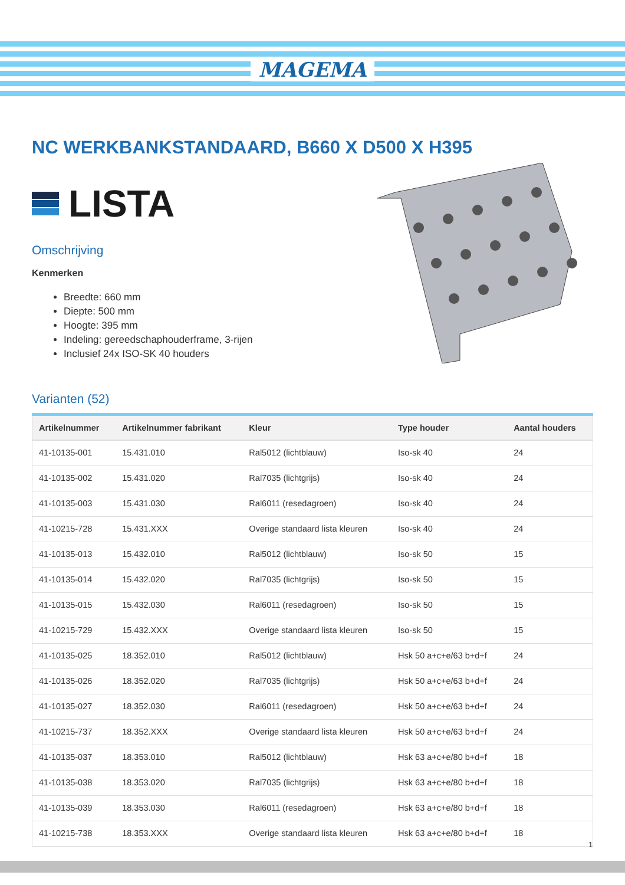MAGEMA
NC WERKBANKSTANDAARD, B660 X D500 X H395
LISTA
Omschrijving
Kenmerken
Breedte: 660 mm
Diepte: 500 mm
Hoogte: 395 mm
Indeling: gereedschaphouderframe, 3-rijen
Inclusief 24x ISO-SK 40 houders
Varianten (52)
| Artikelnummer | Artikelnummer fabrikant | Kleur | Type houder | Aantal houders |
| --- | --- | --- | --- | --- |
| 41-10135-001 | 15.431.010 | Ral5012 (lichtblauw) | Iso-sk 40 | 24 |
| 41-10135-002 | 15.431.020 | Ral7035 (lichtgrijs) | Iso-sk 40 | 24 |
| 41-10135-003 | 15.431.030 | Ral6011 (resedagroen) | Iso-sk 40 | 24 |
| 41-10215-728 | 15.431.XXX | Overige standaard lista kleuren | Iso-sk 40 | 24 |
| 41-10135-013 | 15.432.010 | Ral5012 (lichtblauw) | Iso-sk 50 | 15 |
| 41-10135-014 | 15.432.020 | Ral7035 (lichtgrijs) | Iso-sk 50 | 15 |
| 41-10135-015 | 15.432.030 | Ral6011 (resedagroen) | Iso-sk 50 | 15 |
| 41-10215-729 | 15.432.XXX | Overige standaard lista kleuren | Iso-sk 50 | 15 |
| 41-10135-025 | 18.352.010 | Ral5012 (lichtblauw) | Hsk 50 a+c+e/63 b+d+f | 24 |
| 41-10135-026 | 18.352.020 | Ral7035 (lichtgrijs) | Hsk 50 a+c+e/63 b+d+f | 24 |
| 41-10135-027 | 18.352.030 | Ral6011 (resedagroen) | Hsk 50 a+c+e/63 b+d+f | 24 |
| 41-10215-737 | 18.352.XXX | Overige standaard lista kleuren | Hsk 50 a+c+e/63 b+d+f | 24 |
| 41-10135-037 | 18.353.010 | Ral5012 (lichtblauw) | Hsk 63 a+c+e/80 b+d+f | 18 |
| 41-10135-038 | 18.353.020 | Ral7035 (lichtgrijs) | Hsk 63 a+c+e/80 b+d+f | 18 |
| 41-10135-039 | 18.353.030 | Ral6011 (resedagroen) | Hsk 63 a+c+e/80 b+d+f | 18 |
| 41-10215-738 | 18.353.XXX | Overige standaard lista kleuren | Hsk 63 a+c+e/80 b+d+f | 18 |
1